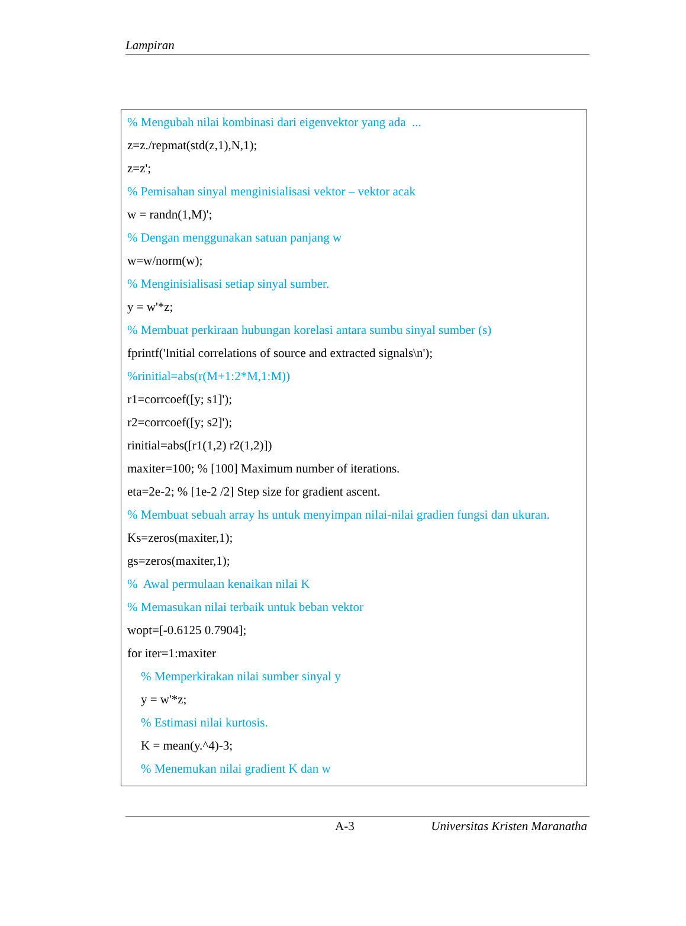Lampiran
% Mengubah nilai kombinasi dari eigenvektor yang ada ...
z=z./repmat(std(z,1),N,1);
z=z';
% Pemisahan sinyal menginisialisasi vektor – vektor acak
w = randn(1,M)';
% Dengan menggunakan satuan panjang w
w=w/norm(w);
% Menginisialisasi setiap sinyal sumber.
y = w'*z;
% Membuat perkiraan hubungan korelasi antara sumbu sinyal sumber (s)
fprintf('Initial correlations of source and extracted signals\n');
%rinitial=abs(r(M+1:2*M,1:M))
r1=corrcoef([y; s1]');
r2=corrcoef([y; s2]');
rinitial=abs([r1(1,2) r2(1,2)])
maxiter=100; % [100] Maximum number of iterations.
eta=2e-2; % [1e-2 /2] Step size for gradient ascent.
% Membuat sebuah array hs untuk menyimpan nilai-nilai gradien fungsi dan ukuran.
Ks=zeros(maxiter,1);
gs=zeros(maxiter,1);
% Awal permulaan kenaikan nilai K
% Memasukan nilai terbaik untuk beban vektor
wopt=[-0.6125 0.7904];
for iter=1:maxiter
% Memperkirakan nilai sumber sinyal y
y = w'*z;
% Estimasi nilai kurtosis.
K = mean(y.^4)-3;
% Menemukan nilai gradient K dan w
A-3 Universitas Kristen Maranatha